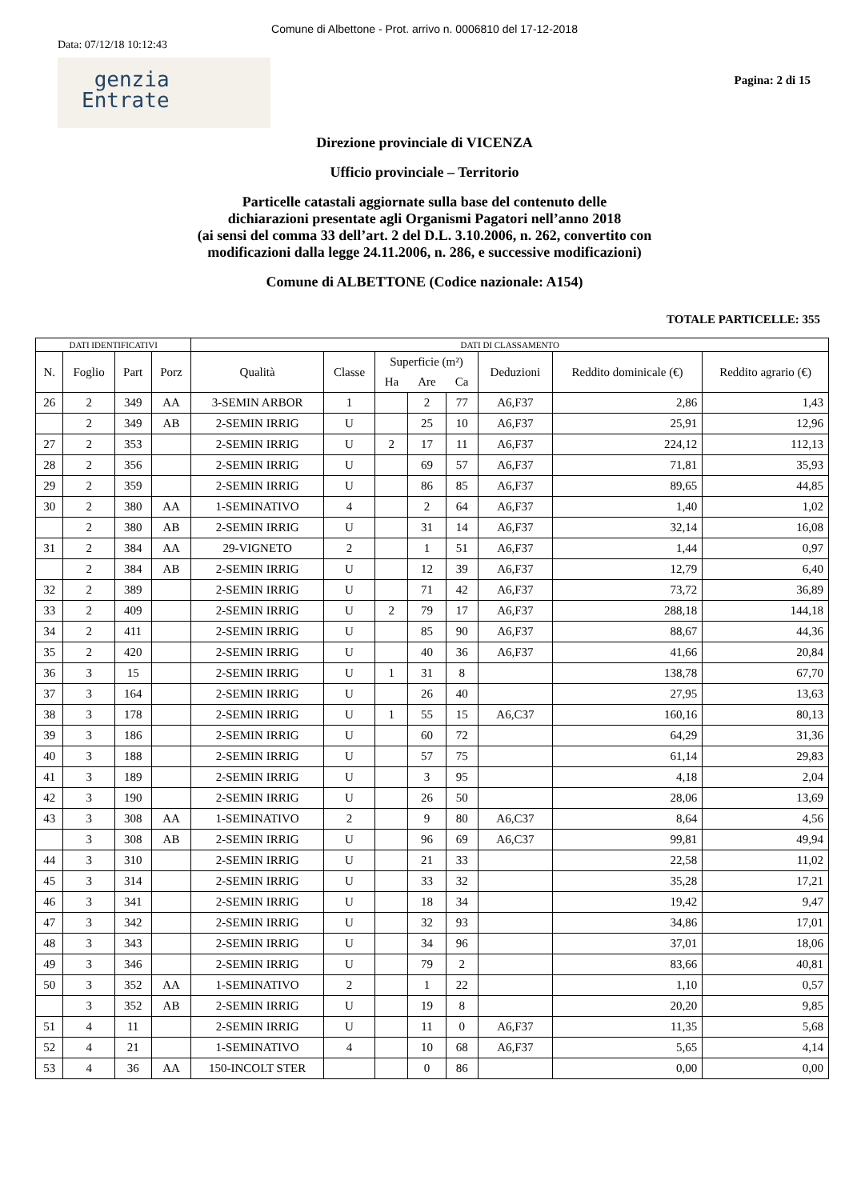Comune di Albettone - Prot. arrivo n. 0006810 del 17-12-2018
Data: 07/12/18 10:12:43
genzia
Entrate
Pagina: 2 di 15
Direzione provinciale di VICENZA
Ufficio provinciale – Territorio
Particelle catastali aggiornate sulla base del contenuto delle
dichiarazioni presentate agli Organismi Pagatori nell’anno 2018
(ai sensi del comma 33 dell’art. 2 del D.L. 3.10.2006, n. 262, convertito con
modificazioni dalla legge 24.11.2006, n. 286, e successive modificazioni)
Comune di ALBETTONE (Codice nazionale: A154)
TOTALE PARTICELLE: 355
| DATI IDENTIFICATIVI | | | | DATI DI CLASSAMENTO | | | | | | | |
| --- | --- | --- | --- | --- | --- | --- | --- | --- | --- | --- | --- |
| N. | Foglio | Part | Porz | Qualità | Classe | Superficie (m²) | | | Deduzioni | Reddito dominicale (€) | Reddito agrario (€) |
| | | | | | | Ha | Are | Ca | | | |
| 26 | 2 | 349 | AA | 3-SEMIN ARBOR | 1 | | 2 | 77 | A6,F37 | 2,86 | 1,43 |
| | 2 | 349 | AB | 2-SEMIN IRRIG | U | | 25 | 10 | A6,F37 | 25,91 | 12,96 |
| 27 | 2 | 353 | | 2-SEMIN IRRIG | U | 2 | 17 | 11 | A6,F37 | 224,12 | 112,13 |
| 28 | 2 | 356 | | 2-SEMIN IRRIG | U | | 69 | 57 | A6,F37 | 71,81 | 35,93 |
| 29 | 2 | 359 | | 2-SEMIN IRRIG | U | | 86 | 85 | A6,F37 | 89,65 | 44,85 |
| 30 | 2 | 380 | AA | 1-SEMINATIVO | 4 | | 2 | 64 | A6,F37 | 1,40 | 1,02 |
| | 2 | 380 | AB | 2-SEMIN IRRIG | U | | 31 | 14 | A6,F37 | 32,14 | 16,08 |
| 31 | 2 | 384 | AA | 29-VIGNETO | 2 | | 1 | 51 | A6,F37 | 1,44 | 0,97 |
| | 2 | 384 | AB | 2-SEMIN IRRIG | U | | 12 | 39 | A6,F37 | 12,79 | 6,40 |
| 32 | 2 | 389 | | 2-SEMIN IRRIG | U | | 71 | 42 | A6,F37 | 73,72 | 36,89 |
| 33 | 2 | 409 | | 2-SEMIN IRRIG | U | 2 | 79 | 17 | A6,F37 | 288,18 | 144,18 |
| 34 | 2 | 411 | | 2-SEMIN IRRIG | U | | 85 | 90 | A6,F37 | 88,67 | 44,36 |
| 35 | 2 | 420 | | 2-SEMIN IRRIG | U | | 40 | 36 | A6,F37 | 41,66 | 20,84 |
| 36 | 3 | 15 | | 2-SEMIN IRRIG | U | 1 | 31 | 8 | | 138,78 | 67,70 |
| 37 | 3 | 164 | | 2-SEMIN IRRIG | U | | 26 | 40 | | 27,95 | 13,63 |
| 38 | 3 | 178 | | 2-SEMIN IRRIG | U | 1 | 55 | 15 | A6,C37 | 160,16 | 80,13 |
| 39 | 3 | 186 | | 2-SEMIN IRRIG | U | | 60 | 72 | | 64,29 | 31,36 |
| 40 | 3 | 188 | | 2-SEMIN IRRIG | U | | 57 | 75 | | 61,14 | 29,83 |
| 41 | 3 | 189 | | 2-SEMIN IRRIG | U | | 3 | 95 | | 4,18 | 2,04 |
| 42 | 3 | 190 | | 2-SEMIN IRRIG | U | | 26 | 50 | | 28,06 | 13,69 |
| 43 | 3 | 308 | AA | 1-SEMINATIVO | 2 | | 9 | 80 | A6,C37 | 8,64 | 4,56 |
| | 3 | 308 | AB | 2-SEMIN IRRIG | U | | 96 | 69 | A6,C37 | 99,81 | 49,94 |
| 44 | 3 | 310 | | 2-SEMIN IRRIG | U | | 21 | 33 | | 22,58 | 11,02 |
| 45 | 3 | 314 | | 2-SEMIN IRRIG | U | | 33 | 32 | | 35,28 | 17,21 |
| 46 | 3 | 341 | | 2-SEMIN IRRIG | U | | 18 | 34 | | 19,42 | 9,47 |
| 47 | 3 | 342 | | 2-SEMIN IRRIG | U | | 32 | 93 | | 34,86 | 17,01 |
| 48 | 3 | 343 | | 2-SEMIN IRRIG | U | | 34 | 96 | | 37,01 | 18,06 |
| 49 | 3 | 346 | | 2-SEMIN IRRIG | U | | 79 | 2 | | 83,66 | 40,81 |
| 50 | 3 | 352 | AA | 1-SEMINATIVO | 2 | | 1 | 22 | | 1,10 | 0,57 |
| | 3 | 352 | AB | 2-SEMIN IRRIG | U | | 19 | 8 | | 20,20 | 9,85 |
| 51 | 4 | 11 | | 2-SEMIN IRRIG | U | | 11 | 0 | A6,F37 | 11,35 | 5,68 |
| 52 | 4 | 21 | | 1-SEMINATIVO | 4 | | 10 | 68 | A6,F37 | 5,65 | 4,14 |
| 53 | 4 | 36 | AA | 150-INCOLT STER | | | 0 | 86 | | 0,00 | 0,00 |